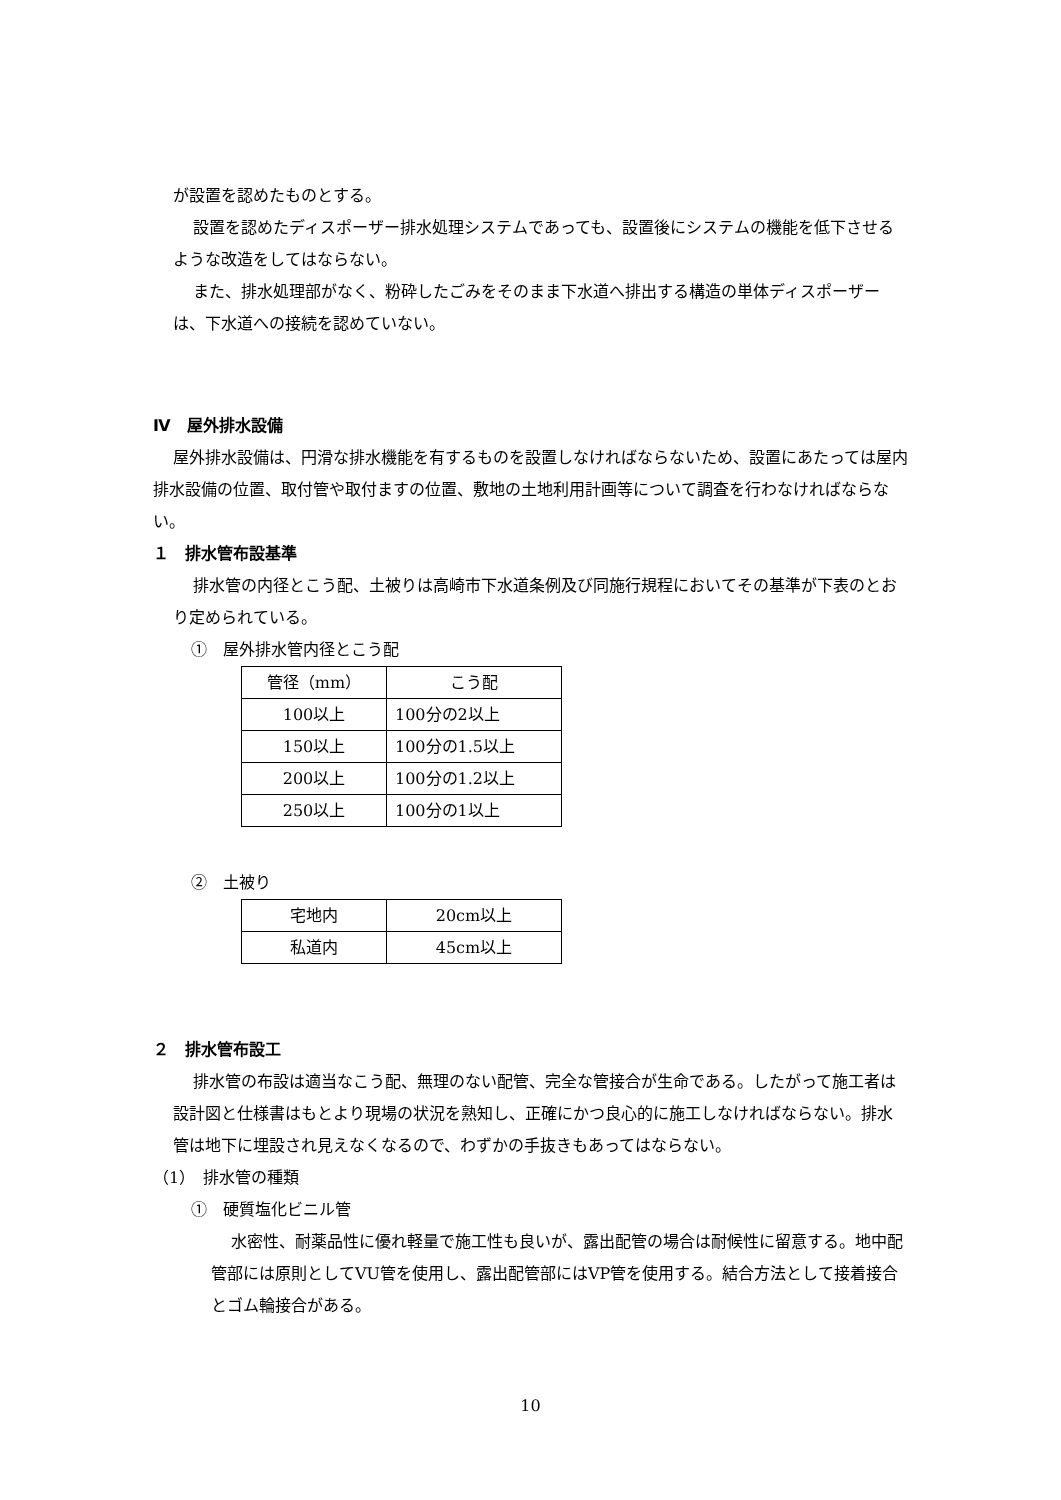が設置を認めたものとする。
設置を認めたディスポーザー排水処理システムであっても、設置後にシステムの機能を低下させるような改造をしてはならない。
また、排水処理部がなく、粉砕したごみをそのまま下水道へ排出する構造の単体ディスポーザーは、下水道への接続を認めていない。
Ⅳ　屋外排水設備
屋外排水設備は、円滑な排水機能を有するものを設置しなければならないため、設置にあたっては屋内排水設備の位置、取付管や取付ますの位置、敷地の土地利用計画等について調査を行わなければならない。
１　排水管布設基準
排水管の内径とこう配、土被りは高崎市下水道条例及び同施行規程においてその基準が下表のとおり定められている。
①　屋外排水管内径とこう配
| 管径（mm） | こう配 |
| 100以上 | 100分の2以上 |
| 150以上 | 100分の1.5以上 |
| 200以上 | 100分の1.2以上 |
| 250以上 | 100分の1以上 |
②　土被り
| 宅地内 | 20cm以上 |
| 私道内 | 45cm以上 |
２　排水管布設工
排水管の布設は適当なこう配、無理のない配管、完全な管接合が生命である。したがって施工者は設計図と仕様書はもとより現場の状況を熟知し、正確にかつ良心的に施工しなければならない。排水管は地下に埋設され見えなくなるので、わずかの手抜きもあってはならない。
（1）　排水管の種類
①　硬質塩化ビニル管
水密性、耐薬品性に優れ軽量で施工性も良いが、露出配管の場合は耐候性に留意する。地中配管部には原則としてVU管を使用し、露出配管部にはVP管を使用する。結合方法として接着接合とゴム輪接合がある。
10